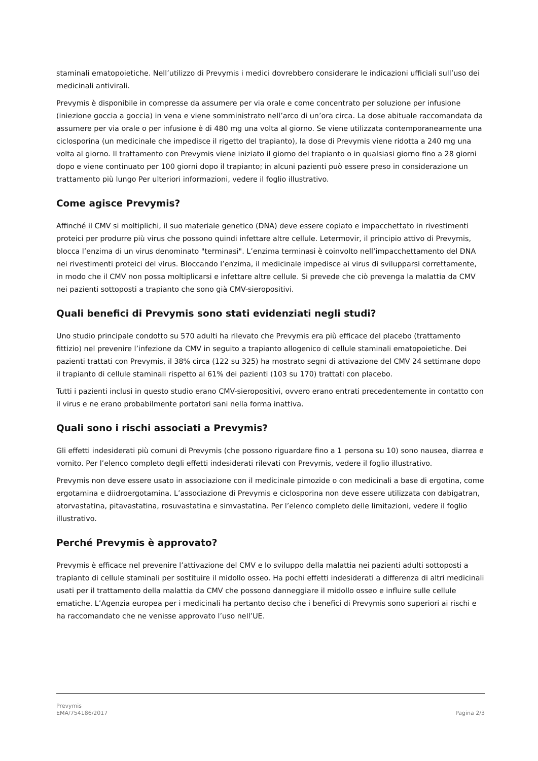staminali ematopoietiche. Nell’utilizzo di Prevymis i medici dovrebbero considerare le indicazioni ufficiali sull’uso dei medicinali antivirali.
Prevymis è disponibile in compresse da assumere per via orale e come concentrato per soluzione per infusione (iniezione goccia a goccia) in vena e viene somministrato nell’arco di un’ora circa. La dose abituale raccomandata da assumere per via orale o per infusione è di 480 mg una volta al giorno. Se viene utilizzata contemporaneamente una ciclosporina (un medicinale che impedisce il rigetto del trapianto), la dose di Prevymis viene ridotta a 240 mg una volta al giorno. Il trattamento con Prevymis viene iniziato il giorno del trapianto o in qualsiasi giorno fino a 28 giorni dopo e viene continuato per 100 giorni dopo il trapianto; in alcuni pazienti può essere preso in considerazione un trattamento più lungo Per ulteriori informazioni, vedere il foglio illustrativo.
Come agisce Prevymis?
Affinché il CMV si moltiplichi, il suo materiale genetico (DNA) deve essere copiato e impacchettato in rivestimenti proteici per produrre più virus che possono quindi infettare altre cellule. Letermovir, il principio attivo di Prevymis, blocca l’enzima di un virus denominato "terminasi". L’enzima terminasi è coinvolto nell’impacchettamento del DNA nei rivestimenti proteici del virus. Bloccando l’enzima, il medicinale impedisce ai virus di svilupparsi correttamente, in modo che il CMV non possa moltiplicarsi e infettare altre cellule. Si prevede che ciò prevenga la malattia da CMV nei pazienti sottoposti a trapianto che sono già CMV-sieropositivi.
Quali benefici di Prevymis sono stati evidenziati negli studi?
Uno studio principale condotto su 570 adulti ha rilevato che Prevymis era più efficace del placebo (trattamento fittizio) nel prevenire l’infezione da CMV in seguito a trapianto allogenico di cellule staminali ematopoietiche. Dei pazienti trattati con Prevymis, il 38% circa (122 su 325) ha mostrato segni di attivazione del CMV 24 settimane dopo il trapianto di cellule staminali rispetto al 61% dei pazienti (103 su 170) trattati con placebo.
Tutti i pazienti inclusi in questo studio erano CMV-sieropositivi, ovvero erano entrati precedentemente in contatto con il virus e ne erano probabilmente portatori sani nella forma inattiva.
Quali sono i rischi associati a Prevymis?
Gli effetti indesiderati più comuni di Prevymis (che possono riguardare fino a 1 persona su 10) sono nausea, diarrea e vomito. Per l’elenco completo degli effetti indesiderati rilevati con Prevymis, vedere il foglio illustrativo.
Prevymis non deve essere usato in associazione con il medicinale pimozide o con medicinali a base di ergotina, come ergotamina e diidroergotamina. L’associazione di Prevymis e ciclosporina non deve essere utilizzata con dabigatran, atorvastatina, pitavastatina, rosuvastatina e simvastatina. Per l’elenco completo delle limitazioni, vedere il foglio illustrativo.
Perché Prevymis è approvato?
Prevymis è efficace nel prevenire l’attivazione del CMV e lo sviluppo della malattia nei pazienti adulti sottoposti a trapianto di cellule staminali per sostituire il midollo osseo. Ha pochi effetti indesiderati a differenza di altri medicinali usati per il trattamento della malattia da CMV che possono danneggiare il midollo osseo e influire sulle cellule ematiche. L’Agenzia europea per i medicinali ha pertanto deciso che i benefici di Prevymis sono superiori ai rischi e ha raccomandato che ne venisse approvato l’uso nell’UE.
Prevymis
EMA/754186/2017
Pagina 2/3